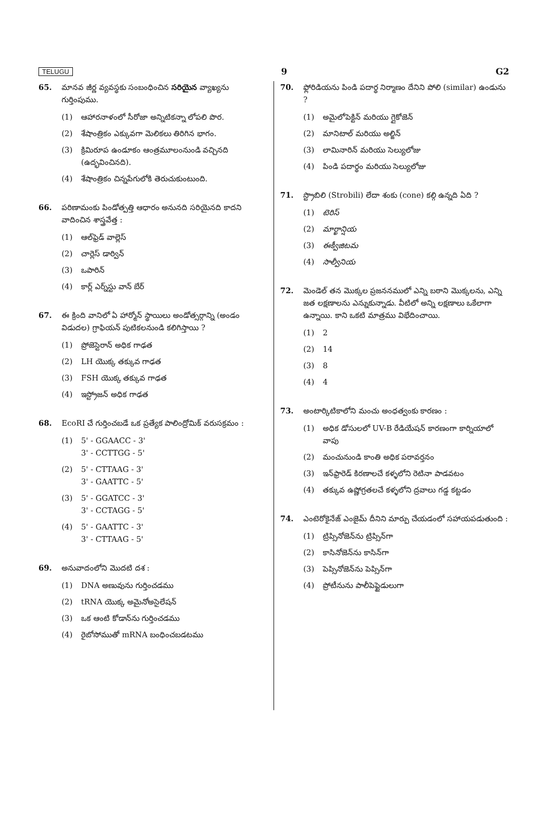TELUGU 9 G2
65. మానవ జీర్ణ వ్యవస్థకు సంబంధించిన సరియైన వ్యాఖ్యను గుర్తింపుము.
(1) ఆహారనాళంలో సీరోజా అన్నిటికన్నా లోపలి పొర.
(2) శేషాంత్రికం ఎక్కువగా మెలికలు తిరిగిన భాగం.
(3) క్రిమిరూప ఉండూకం ఆంత్రమూలంనుండి వచ్చినది (ఉద్భవించినది).
(4) శేషాంత్రికం చిన్నపేగులోకి తెరుచుకుంటుంది.
66. పరిణామంకు పిండోత్పత్తి ఆధారం అనునది సరియైనది కాదని వాదించిన శాస్త్రవేత్త :
(1) ఆల్‌ఫ్రెడ్ వాల్లెస్
(2) చార్లెస్ డార్విన్
(3) ఒపారిన్
(4) కార్ల్ ఎర్న్‌స్టు వాన్ బేర్
67. ఈ క్రింది వానిలో ఏ హార్మోన్ స్థాయిలు అండోత్సర్గాన్ని (అండం విడుదల) గ్రాఫియన్ పుటికలనుండి కలిగిస్తాయి ?
(1) ప్రోజెస్టెరాన్ అధిక గాఢత
(2) LH యొక్క తక్కువ గాఢత
(3) FSH యొక్క తక్కువ గాఢత
(4) ఇస్ట్రోజన్ అధిక గాఢత
68. EcoRI చే గుర్తించబడే ఒక ప్రత్యేక పాలింద్రోమిక్ వరుసక్రమం :
(1) 5' - GGAACC - 3'
3' - CCTTGG - 5'
(2) 5' - CTTAAG - 3'
3' - GAATTC - 5'
(3) 5' - GGATCC - 3'
3' - CCTAGG - 5'
(4) 5' - GAATTC - 3'
3' - CTTAAG - 5'
69. అనువాదంలోని మొదటి దశ :
(1) DNA అణువును గుర్తించడము
(2) tRNA యొక్క అమైనోఅసైలేషన్
(3) ఒక ఆంటి కోడాన్‌ను గుర్తించడము
(4) రైబోసోముతో mRNA బంధించబడటము
70. ఫ్లోరిడియను పిండి పదార్థ నిర్మాణం దేనిని పోలి (similar) ఉండును ?
(1) అమైలోపెక్టిన్ మరియు గ్లైకోజెన్
(2) మానిటాల్ మరియు అల్జిన్
(3) లామినారిన్ మరియు సెల్యులోజు
(4) పిండి పదార్థం మరియు సెల్యులోజు
71. స్ట్రొబిలి (Strobili) లేదా శంకు (cone) కల్గి ఉన్నది ఏది ?
(1) టెరిస్
(2) మార్ఖాన్షియ
(3) ఈక్వీజిటమ
(4) సాల్వీనియ
72. మెండెల్ తన మొక్కల ప్రజననములో ఎన్ని బఠాని మొక్కలను, ఎన్ని జత లక్షణాలను ఎన్నుకున్నాడు. వీటిలో అన్ని లక్షణాలు ఒకేలాగా ఉన్నాయి. కాని ఒకటి మాత్రము విభేదించాయి.
(1) 2
(2) 14
(3) 8
(4) 4
73. అంటార్కిటికాలోని మంచు అంధత్వంకు కారణం :
(1) అధిక డోసులలో UV-B రేడియేషన్ కారణంగా కార్నియాలో వాపు
(2) మంచునుండి కాంతి అధిక పరావర్తనం
(3) ఇన్‌ఫ్రారెడ్ కిరణాలచే కళ్ళలోని రెటినా పాడవటం
(4) తక్కువ ఉష్ణోగ్రతలచే కళ్ళలోని ద్రవాలు గడ్డ కట్టడం
74. ఎంటెరోకైనేజ్ ఎంజైమ్ దీనిని మార్పు చేయడంలో సహాయపడుతుంది :
(1) ట్రిప్సినోజెన్‌ను ట్రిప్సిన్‌గా
(2) కాసినోజెన్‌ను కాసిన్‌గా
(3) పెప్సినోజెన్‌ను పెప్సిన్‌గా
(4) ప్రోటీనును పాలీపెప్టైడులుగా